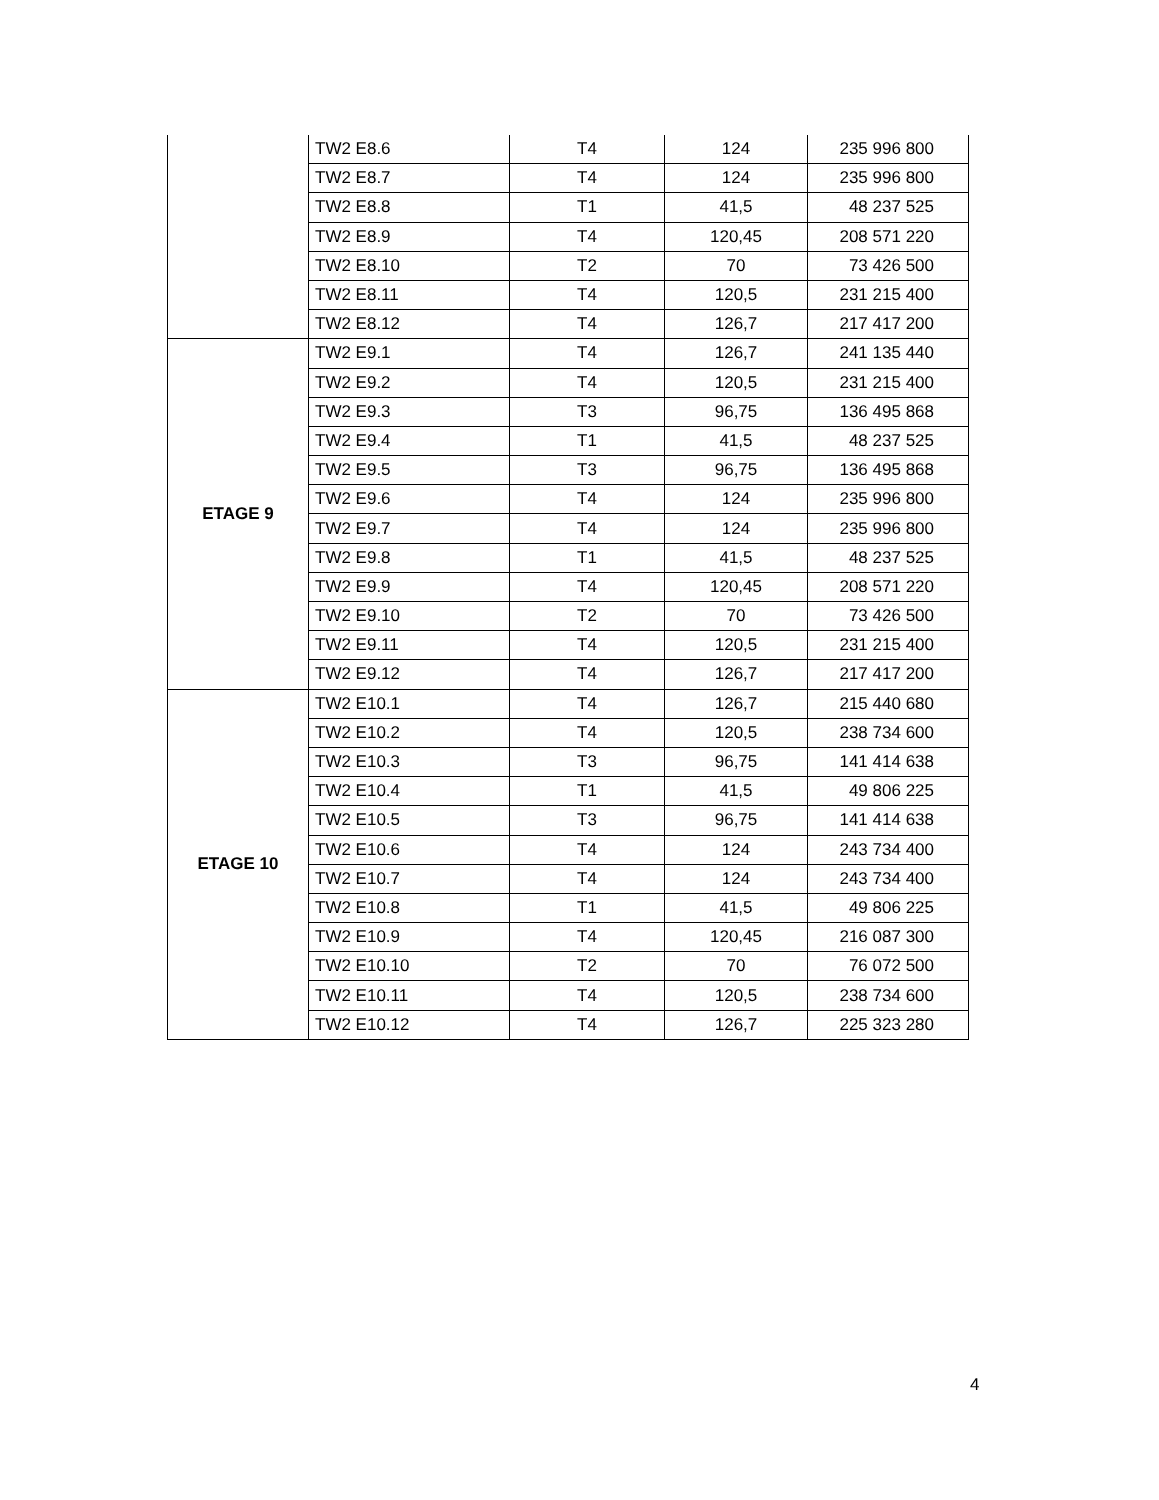| | TW2 E8.6 | T4 | 124 | 235 996 800 |
| | TW2 E8.7 | T4 | 124 | 235 996 800 |
| | TW2 E8.8 | T1 | 41,5 | 48 237 525 |
| | TW2 E8.9 | T4 | 120,45 | 208 571 220 |
| | TW2 E8.10 | T2 | 70 | 73 426 500 |
| | TW2 E8.11 | T4 | 120,5 | 231 215 400 |
| | TW2 E8.12 | T4 | 126,7 | 217 417 200 |
| ETAGE 9 | TW2 E9.1 | T4 | 126,7 | 241 135 440 |
| | TW2 E9.2 | T4 | 120,5 | 231 215 400 |
| | TW2 E9.3 | T3 | 96,75 | 136 495 868 |
| | TW2 E9.4 | T1 | 41,5 | 48 237 525 |
| | TW2 E9.5 | T3 | 96,75 | 136 495 868 |
| | TW2 E9.6 | T4 | 124 | 235 996 800 |
| | TW2 E9.7 | T4 | 124 | 235 996 800 |
| | TW2 E9.8 | T1 | 41,5 | 48 237 525 |
| | TW2 E9.9 | T4 | 120,45 | 208 571 220 |
| | TW2 E9.10 | T2 | 70 | 73 426 500 |
| | TW2 E9.11 | T4 | 120,5 | 231 215 400 |
| | TW2 E9.12 | T4 | 126,7 | 217 417 200 |
| ETAGE 10 | TW2 E10.1 | T4 | 126,7 | 215 440 680 |
| | TW2 E10.2 | T4 | 120,5 | 238 734 600 |
| | TW2 E10.3 | T3 | 96,75 | 141 414 638 |
| | TW2 E10.4 | T1 | 41,5 | 49 806 225 |
| | TW2 E10.5 | T3 | 96,75 | 141 414 638 |
| | TW2 E10.6 | T4 | 124 | 243 734 400 |
| | TW2 E10.7 | T4 | 124 | 243 734 400 |
| | TW2 E10.8 | T1 | 41,5 | 49 806 225 |
| | TW2 E10.9 | T4 | 120,45 | 216 087 300 |
| | TW2 E10.10 | T2 | 70 | 76 072 500 |
| | TW2 E10.11 | T4 | 120,5 | 238 734 600 |
| | TW2 E10.12 | T4 | 126,7 | 225 323 280 |
4